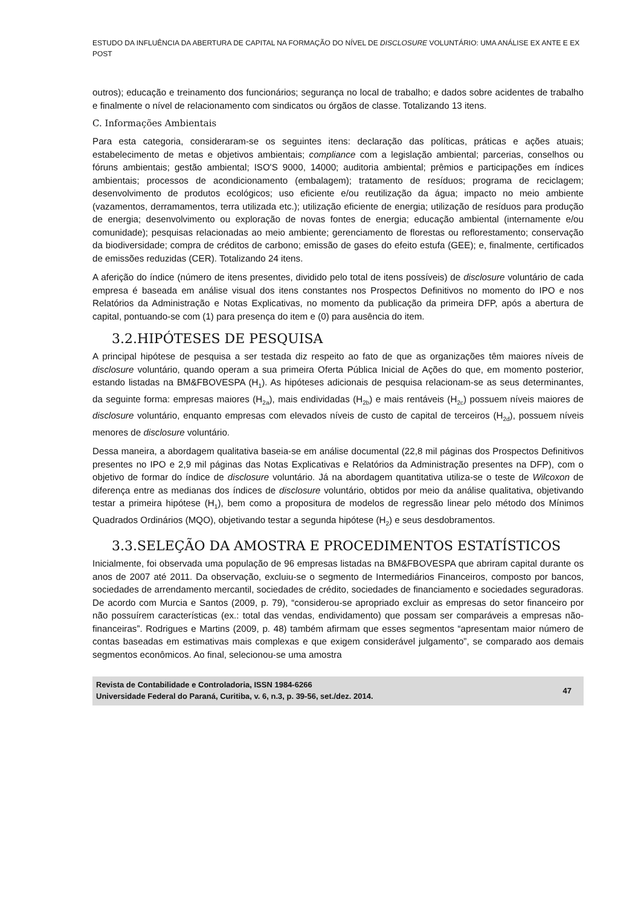ESTUDO DA INFLUÊNCIA DA ABERTURA DE CAPITAL NA FORMAÇÃO DO NÍVEL DE DISCLOSURE VOLUNTÁRIO: UMA ANÁLISE EX ANTE E EX POST
outros); educação e treinamento dos funcionários; segurança no local de trabalho; e dados sobre acidentes de trabalho e finalmente o nível de relacionamento com sindicatos ou órgãos de classe. Totalizando 13 itens.
C. Informações Ambientais
Para esta categoria, consideraram-se os seguintes itens: declaração das políticas, práticas e ações atuais; estabelecimento de metas e objetivos ambientais; compliance com a legislação ambiental; parcerias, conselhos ou fóruns ambientais; gestão ambiental; ISO'S 9000, 14000; auditoria ambiental; prêmios e participações em índices ambientais; processos de acondicionamento (embalagem); tratamento de resíduos; programa de reciclagem; desenvolvimento de produtos ecológicos; uso eficiente e/ou reutilização da água; impacto no meio ambiente (vazamentos, derramamentos, terra utilizada etc.); utilização eficiente de energia; utilização de resíduos para produção de energia; desenvolvimento ou exploração de novas fontes de energia; educação ambiental (internamente e/ou comunidade); pesquisas relacionadas ao meio ambiente; gerenciamento de florestas ou reflorestamento; conservação da biodiversidade; compra de créditos de carbono; emissão de gases do efeito estufa (GEE); e, finalmente, certificados de emissões reduzidas (CER). Totalizando 24 itens.
A aferição do índice (número de itens presentes, dividido pelo total de itens possíveis) de disclosure voluntário de cada empresa é baseada em análise visual dos itens constantes nos Prospectos Definitivos no momento do IPO e nos Relatórios da Administração e Notas Explicativas, no momento da publicação da primeira DFP, após a abertura de capital, pontuando-se com (1) para presença do item e (0) para ausência do item.
3.2.HIPÓTESES DE PESQUISA
A principal hipótese de pesquisa a ser testada diz respeito ao fato de que as organizações têm maiores níveis de disclosure voluntário, quando operam a sua primeira Oferta Pública Inicial de Ações do que, em momento posterior, estando listadas na BM&FBOVESPA (H<sub>1</sub>). As hipóteses adicionais de pesquisa relacionam-se as seus determinantes, da seguinte forma: empresas maiores (H<sub>2a</sub>), mais endividadas (H<sub>2b</sub>) e mais rentáveis (H<sub>2c</sub>) possuem níveis maiores de disclosure voluntário, enquanto empresas com elevados níveis de custo de capital de terceiros (H<sub>2d</sub>), possuem níveis menores de disclosure voluntário.
Dessa maneira, a abordagem qualitativa baseia-se em análise documental (22,8 mil páginas dos Prospectos Definitivos presentes no IPO e 2,9 mil páginas das Notas Explicativas e Relatórios da Administração presentes na DFP), com o objetivo de formar do índice de disclosure voluntário. Já na abordagem quantitativa utiliza-se o teste de Wilcoxon de diferença entre as medianas dos índices de disclosure voluntário, obtidos por meio da análise qualitativa, objetivando testar a primeira hipótese (H<sub>1</sub>), bem como a propositura de modelos de regressão linear pelo método dos Mínimos Quadrados Ordinários (MQO), objetivando testar a segunda hipótese (H<sub>2</sub>) e seus desdobramentos.
3.3.SELEÇÃO DA AMOSTRA E PROCEDIMENTOS ESTATÍSTICOS
Inicialmente, foi observada uma população de 96 empresas listadas na BM&FBOVESPA que abriram capital durante os anos de 2007 até 2011. Da observação, excluiu-se o segmento de Intermediários Financeiros, composto por bancos, sociedades de arrendamento mercantil, sociedades de crédito, sociedades de financiamento e sociedades seguradoras. De acordo com Murcia e Santos (2009, p. 79), “considerou-se apropriado excluir as empresas do setor financeiro por não possuírem características (ex.: total das vendas, endividamento) que possam ser comparáveis a empresas não-financeiras”. Rodrigues e Martins (2009, p. 48) também afirmam que esses segmentos “apresentam maior número de contas baseadas em estimativas mais complexas e que exigem considerável julgamento”, se comparado aos demais segmentos econômicos. Ao final, selecionou-se uma amostra
Revista de Contabilidade e Controladoria, ISSN 1984-6266
Universidade Federal do Paraná, Curitiba, v. 6, n.3, p. 39-56, set./dez. 2014.
47